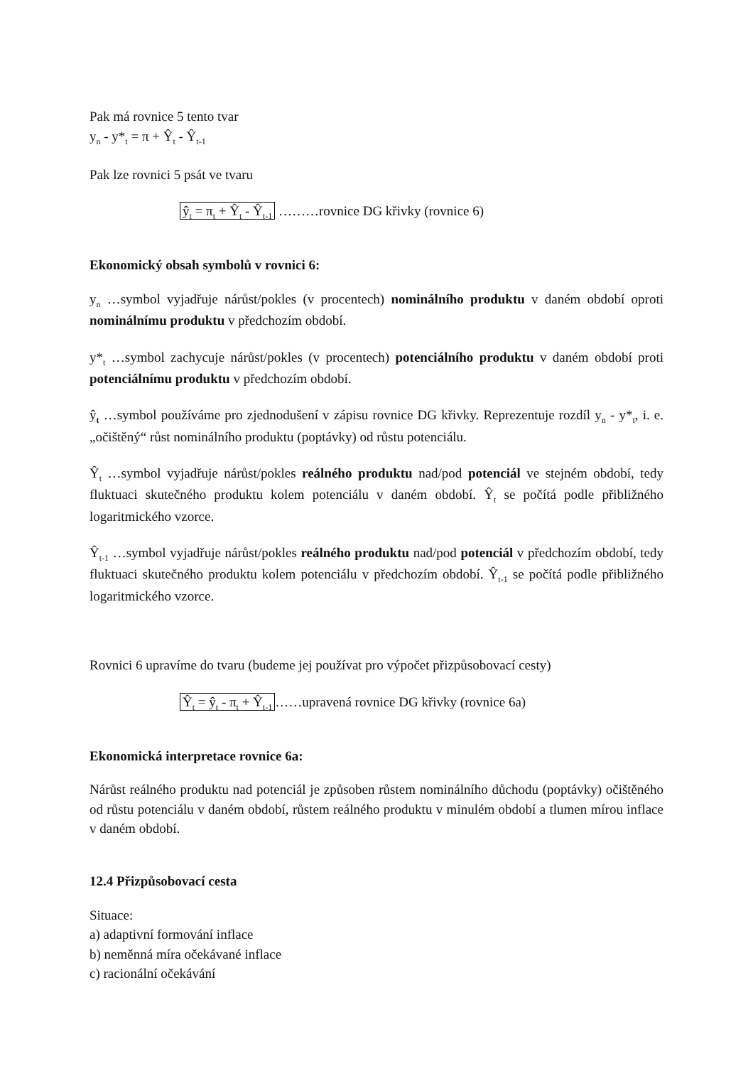Pak má rovnice 5 tento tvar
y<sub>n</sub> - y*<sub>t</sub> = π + Ŷ<sub>t</sub> - Ŷ<sub>t-1</sub>
Pak lze rovnici 5 psát ve tvaru
ŷ<sub>t</sub> = π<sub>t</sub> + Ŷ<sub>t</sub> - Ŷ<sub>t-1</sub> ………rovnice DG křivky (rovnice 6)
Ekonomický obsah symbolů v rovnici 6:
y<sub>n</sub> …symbol vyjadřuje nárůst/pokles (v procentech) nominálního produktu v daném období oproti nominálnímu produktu v předchozím období.
y*<sub>t</sub> …symbol zachycuje nárůst/pokles (v procentech) potenciálního produktu v daném období proti potenciálnímu produktu v předchozím období.
ŷ<sub>t</sub> …symbol používáme pro zjednodušení v zápisu rovnice DG křivky. Reprezentuje rozdíl y<sub>n</sub> - y*<sub>t</sub>, i. e. „očištěný“ růst nominálního produktu (poptávky) od růstu potenciálu.
Ŷ<sub>t</sub> …symbol vyjadřuje nárůst/pokles reálného produktu nad/pod potenciál ve stejném období, tedy fluktuaci skutečného produktu kolem potenciálu v daném období. Ŷ<sub>t</sub> se počítá podle přibližného logaritmického vzorce.
Ŷ<sub>t-1</sub> …symbol vyjadřuje nárůst/pokles reálného produktu nad/pod potenciál v předchozím období, tedy fluktuaci skutečného produktu kolem potenciálu v předchozím období. Ŷ<sub>t-1</sub> se počítá podle přibližného logaritmického vzorce.
Rovnici 6 upravíme do tvaru (budeme jej používat pro výpočet přizpůsobovací cesty)
Ŷ<sub>t</sub> = ŷ<sub>t</sub> - π<sub>t</sub> + Ŷ<sub>t-1</sub> ……upravená rovnice DG křivky (rovnice 6a)
Ekonomická interpretace rovnice 6a:
Nárůst reálného produktu nad potenciál je způsoben růstem nominálního důchodu (poptávky) očištěného od růstu potenciálu v daném období, růstem reálného produktu v minulém období a tlumen mírou inflace v daném období.
12.4 Přizpůsobovací cesta
Situace:
a) adaptivní formování inflace
b) neměnná míra očekávané inflace
c) racionální očekávání